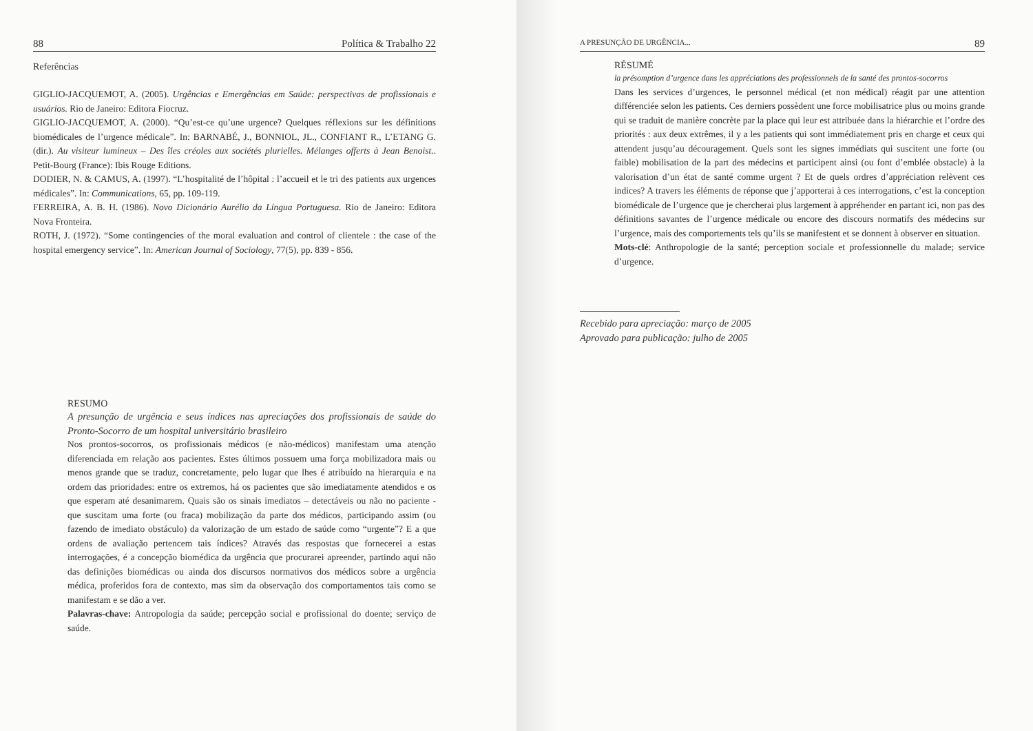88 Política & Trabalho 22
Referências
GIGLIO-JACQUEMOT, A. (2005). Urgências e Emergências em Saúde: perspectivas de profissionais e usuários. Rio de Janeiro: Editora Fiocruz.
GIGLIO-JACQUEMOT, A. (2000). “Qu’est-ce qu’une urgence? Quelques réflexions sur les définitions biomédicales de l’urgence médicale”. In: BARNABÉ, J., BONNIOL, JL., CONFIANT R., L’ETANG G. (dir.). Au visiteur lumineux – Des îles créoles aux sociétés plurielles. Mélanges offerts à Jean Benoist.. Petit-Bourg (France): Ibis Rouge Editions.
DODIER, N. & CAMUS, A. (1997). “L’hospitalité de l’hôpital : l’accueil et le tri des patients aux urgences médicales”. In: Communications, 65, pp. 109-119.
FERREIRA, A. B. H. (1986). Novo Dicionário Aurélio da Língua Portuguesa. Rio de Janeiro: Editora Nova Fronteira.
ROTH, J. (1972). “Some contingencies of the moral evaluation and control of clientele : the case of the hospital emergency service”. In: American Journal of Sociology, 77(5), pp. 839 - 856.
RESUMO
A presunção de urgência e seus índices nas apreciações dos profissionais de saúde do Pronto-Socorro de um hospital universitário brasileiro
Nos prontos-socorros, os profissionais médicos (e não-médicos) manifestam uma atenção diferenciada em relação aos pacientes. Estes últimos possuem uma força mobilizadora mais ou menos grande que se traduz, concretamente, pelo lugar que lhes é atribuído na hierarquia e na ordem das prioridades: entre os extremos, há os pacientes que são imediatamente atendidos e os que esperam até desanimarem. Quais são os sinais imediatos – detectáveis ou não no paciente - que suscitam uma forte (ou fraca) mobilização da parte dos médicos, participando assim (ou fazendo de imediato obstáculo) da valorização de um estado de saúde como “urgente”? E a que ordens de avaliação pertencem tais índices? Através das respostas que fornecerei a estas interrogações, é a concepção biomédica da urgência que procurarei apreender, partindo aqui não das definições biomédicas ou ainda dos discursos normativos dos médicos sobre a urgência médica, proferidos fora de contexto, mas sim da observação dos comportamentos tais como se manifestam e se dão a ver.
Palavras-chave: Antropologia da saúde; percepção social e profissional do doente; serviço de saúde.
A PRESUNÇÃO DE URGÊNCIA... 89
RÉSUMÉ
la présomption d’urgence dans les appréciations des professionnels de la santé des prontos-socorros
Dans les services d’urgences, le personnel médical (et non médical) réagit par une attention différenciée selon les patients. Ces derniers possèdent une force mobilisatrice plus ou moins grande qui se traduit de manière concrète par la place qui leur est attribuée dans la hiérarchie et l’ordre des priorités : aux deux extrêmes, il y a les patients qui sont immédiatement pris en charge et ceux qui attendent jusqu’au découragement. Quels sont les signes immédiats qui suscitent une forte (ou faible) mobilisation de la part des médecins et participent ainsi (ou font d’emblée obstacle) à la valorisation d’un état de santé comme urgent ? Et de quels ordres d’appréciation relèvent ces indices? A travers les éléments de réponse que j’apporterai à ces interrogations, c’est la conception biomédicale de l’urgence que je chercherai plus largement à appréhender en partant ici, non pas des définitions savantes de l’urgence médicale ou encore des discours normatifs des médecins sur l’urgence, mais des comportements tels qu’ils se manifestent et se donnent à observer en situation.
Mots-clé: Anthropologie de la santé; perception sociale et professionnelle du malade; service d’urgence.
Recebido para apreciação: março de 2005
Aprovado para publicação: julho de 2005